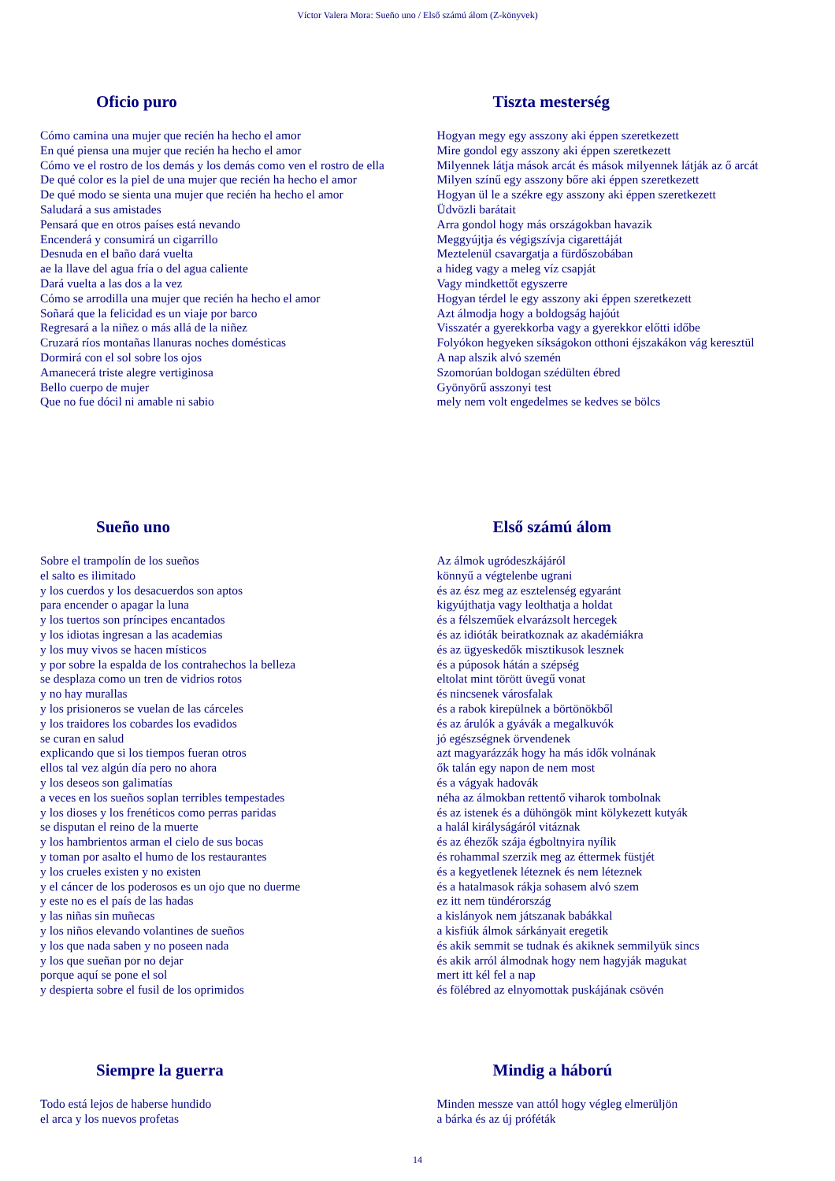Víctor Valera Mora: Sueño uno / Első számú álom (Z-könyvek)
Oficio puro
Cómo camina una mujer que recién ha hecho el amor
En qué piensa una mujer que recién ha hecho el amor
Cómo ve el rostro de los demás y los demás como ven el rostro de ella
De qué color es la piel de una mujer que recién ha hecho el amor
De qué modo se sienta una mujer que recién ha hecho el amor
Saludará a sus amistades
Pensará que en otros países está nevando
Encenderá y consumirá un cigarrillo
Desnuda en el baño dará vuelta
ae la llave del agua fría o del agua caliente
Dará vuelta a las dos a la vez
Cómo se arrodilla una mujer que recién ha hecho el amor
Soñará que la felicidad es un viaje por barco
Regresará a la niñez o más allá de la niñez
Cruzará ríos montañas llanuras noches domésticas
Dormirá con el sol sobre los ojos
Amanecerá triste alegre vertiginosa
Bello cuerpo de mujer
Que no fue dócil ni amable ni sabio
Tiszta mesterség
Hogyan megy egy asszony aki éppen szeretkezett
Mire gondol egy asszony aki éppen szeretkezett
Milyennek látja mások arcát és mások milyennek látják az ő arcát
Milyen színű egy asszony bőre aki éppen szeretkezett
Hogyan ül le a székre egy asszony aki éppen szeretkezett
Üdvözli barátait
Arra gondol hogy más országokban havazik
Meggyújtja és végigszívja cigarettáját
Meztelenül csavargatja a fürdőszobában
a hideg vagy a meleg víz csapját
Vagy mindkettőt egyszerre
Hogyan térdel le egy asszony aki éppen szeretkezett
Azt álmodja hogy a boldogság hajóút
Visszatér a gyerekkorba vagy a gyerekkor előtti időbe
Folyókon hegyeken síkságokon otthoni éjszakákon vág keresztül
A nap alszik alvó szemén
Szomorúan boldogan szédülten ébred
Gyönyörű asszonyi test
mely nem volt engedelmes se kedves se bölcs
Sueño uno
Sobre el trampolín de los sueños
el salto es ilimitado
y los cuerdos y los desacuerdos son aptos
para encender o apagar la luna
y los tuertos son príncipes encantados
y los idiotas ingresan a las academias
y los muy vivos se hacen místicos
y por sobre la espalda de los contrahechos la belleza
se desplaza como un tren de vidrios rotos
y no hay murallas
y los prisioneros se vuelan de las cárceles
y los traidores los cobardes los evadidos
se curan en salud
explicando que si los tiempos fueran otros
ellos tal vez algún día pero no ahora
y los deseos son galimatías
a veces en los sueños soplan terribles tempestades
y los dioses y los frenéticos como perras paridas
se disputan el reino de la muerte
y los hambrientos arman el cielo de sus bocas
y toman por asalto el humo de los restaurantes
y los crueles existen y no existen
y el cáncer de los poderosos es un ojo que no duerme
y este no es el país de las hadas
y las niñas sin muñecas
y los niños elevando volantines de sueños
y los que nada saben y no poseen nada
y los que sueñan por no dejar
porque aquí se pone el sol
y despierta sobre el fusil de los oprimidos
Első számú álom
Az álmok ugródeszkájáról
könnyű a végtelenbe ugrani
és az ész meg az esztelenség egyaránt
kigyújthatja vagy leolthatja a holdat
és a félszeműek elvarázsolt hercegek
és az idióták beiratkoznak az akadémiákra
és az ügyeskedők misztikusok lesznek
és a púposok hátán a szépség
eltolat mint törött üvegű vonat
és nincsenek városfalak
és a rabok kirepülnek a börtönökből
és az árulók a gyávák a megalkuvók
jó egészségnek örvendenek
azt magyarázzák hogy ha más idők volnának
ők talán egy napon de nem most
és a vágyak hadovák
néha az álmokban rettentő viharok tombolnak
és az istenek és a dühöngök mint kölykezett kutyák
a halál királyságáról vitáznak
és az éhezők szája égboltnyira nyílik
és rohammal szerzik meg az éttermek füstjét
és a kegyetlenek léteznek és nem léteznek
és a hatalmasok rákja sohasem alvó szem
ez itt nem tündérország
a kislányok nem játszanak babákkal
a kisfiúk álmok sárkányait eregetik
és akik semmit se tudnak és akiknek semmilyük sincs
és akik arról álmodnak hogy nem hagyják magukat
mert itt kél fel a nap
és fölébred az elnyomottak puskájának csövén
Siempre la guerra
Todo está lejos de haberse hundido
el arca y los nuevos profetas
Mindig a háború
Minden messze van attól hogy végleg elmerüljön
a bárka és az új próféták
14